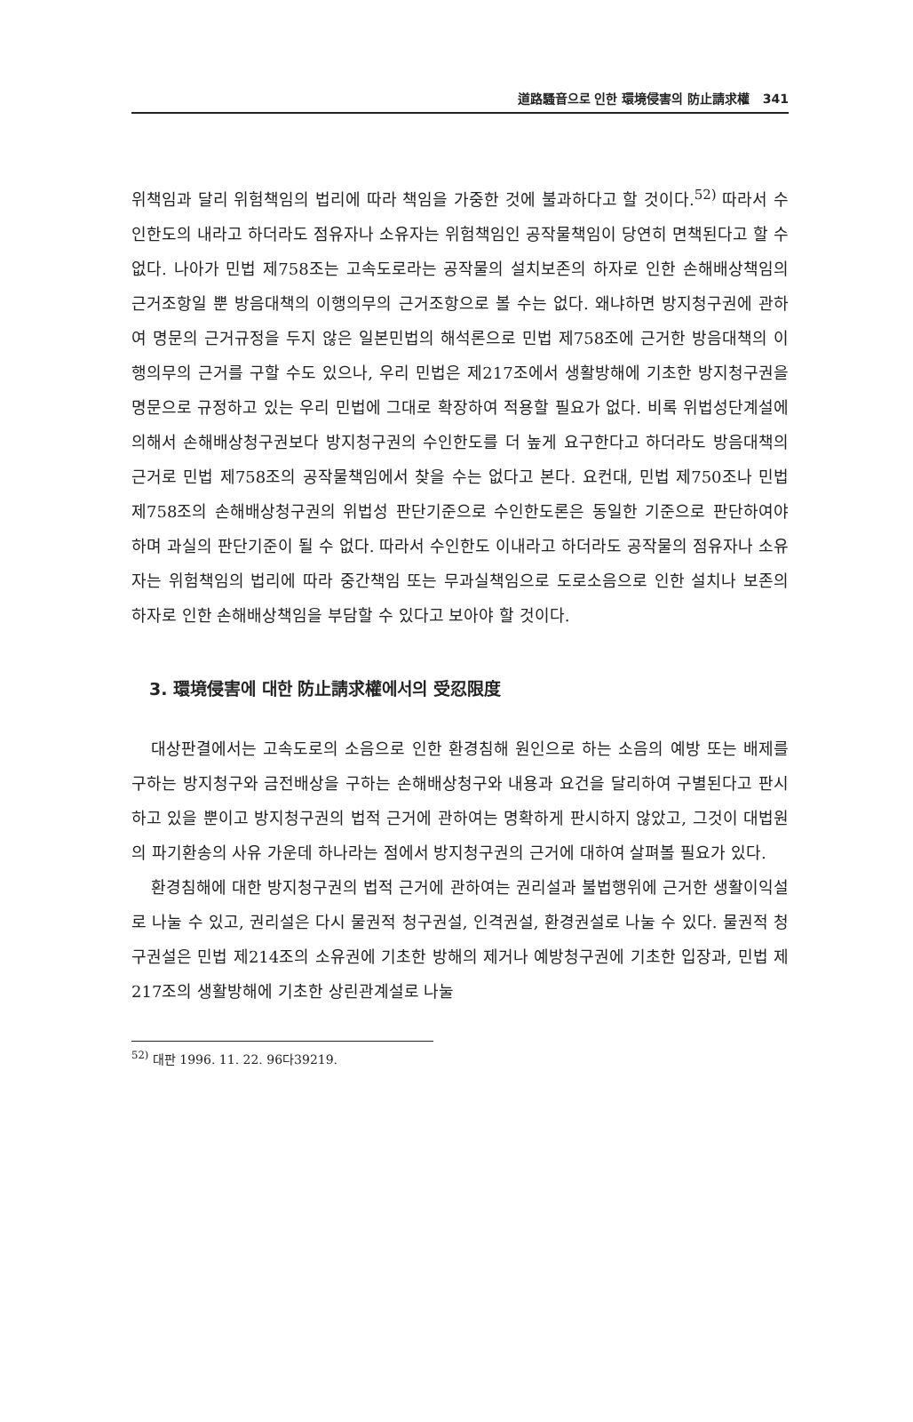道路騷音으로 인한 環境侵害의 防止請求權 341
위책임과 달리 위험책임의 법리에 따라 책임을 가중한 것에 불과하다고 할 것이다.<sup>52)</sup> 따라서 수인한도의 내라고 하더라도 점유자나 소유자는 위험책임인 공작물책임이 당연히 면책된다고 할 수 없다. 나아가 민법 제758조는 고속도로라는 공작물의 설치보존의 하자로 인한 손해배상책임의 근거조항일 뿐 방음대책의 이행의무의 근거조항으로 볼 수는 없다. 왜냐하면 방지청구권에 관하여 명문의 근거규정을 두지 않은 일본민법의 해석론으로 민법 제758조에 근거한 방음대책의 이행의무의 근거를 구할 수도 있으나, 우리 민법은 제217조에서 생활방해에 기초한 방지청구권을 명문으로 규정하고 있는 우리 민법에 그대로 확장하여 적용할 필요가 없다. 비록 위법성단계설에 의해서 손해배상청구권보다 방지청구권의 수인한도를 더 높게 요구한다고 하더라도 방음대책의 근거로 민법 제758조의 공작물책임에서 찾을 수는 없다고 본다. 요컨대, 민법 제750조나 민법 제758조의 손해배상청구권의 위법성 판단기준으로 수인한도론은 동일한 기준으로 판단하여야 하며 과실의 판단기준이 될 수 없다. 따라서 수인한도 이내라고 하더라도 공작물의 점유자나 소유자는 위험책임의 법리에 따라 중간책임 또는 무과실책임으로 도로소음으로 인한 설치나 보존의 하자로 인한 손해배상책임을 부담할 수 있다고 보아야 할 것이다.
3. 環境侵害에 대한 防止請求權에서의 受忍限度
대상판결에서는 고속도로의 소음으로 인한 환경침해 원인으로 하는 소음의 예방 또는 배제를 구하는 방지청구와 금전배상을 구하는 손해배상청구와 내용과 요건을 달리하여 구별된다고 판시하고 있을 뿐이고 방지청구권의 법적 근거에 관하여는 명확하게 판시하지 않았고, 그것이 대법원의 파기환송의 사유 가운데 하나라는 점에서 방지청구권의 근거에 대하여 살펴볼 필요가 있다.
환경침해에 대한 방지청구권의 법적 근거에 관하여는 권리설과 불법행위에 근거한 생활이익설로 나눌 수 있고, 권리설은 다시 물권적 청구권설, 인격권설, 환경권설로 나눌 수 있다. 물권적 청구권설은 민법 제214조의 소유권에 기초한 방해의 제거나 예방청구권에 기초한 입장과, 민법 제217조의 생활방해에 기초한 상린관계설로 나눌
<sup>52)</sup> 대판 1996. 11. 22. 96다39219.